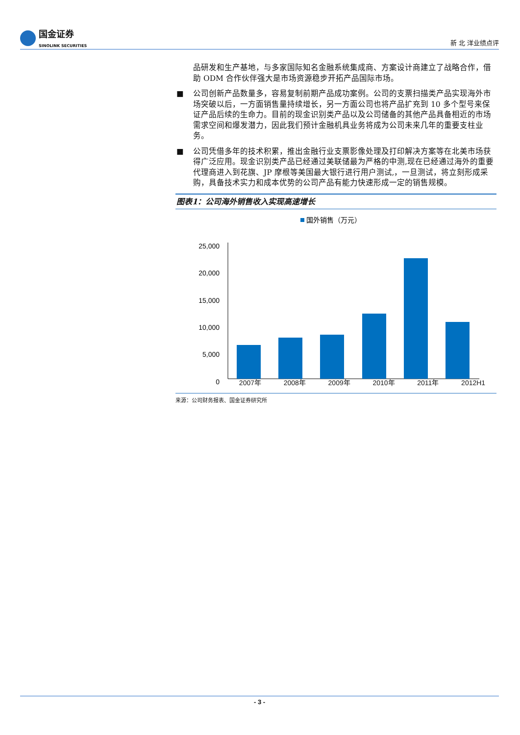国金证券
SINOLINK SECURITIES
新 北 洋业绩点评
品研发和生产基地，与多家国际知名金融系统集成商、方案设计商建立了战略合作，借助 ODM 合作伙伴强大是市场资源稳步开拓产品国际市场。
■ 公司创新产品数量多，容易复制前期产品成功案例。公司的支票扫描类产品实现海外市场突破以后，一方面销售量持续增长，另一方面公司也将产品扩充到 10 多个型号来保证产品后续的生命力。目前的现金识别类产品以及公司储备的其他产品具备相近的市场需求空间和爆发潜力，因此我们预计金融机具业务将成为公司未来几年的重要支柱业务。
■ 公司凭借多年的技术积累，推出金融行业支票影像处理及打印解决方案等在北美市场获得广泛应用。现金识别类产品已经通过美联储最为严格的中测,现在已经通过海外的重要代理商进入到花旗、JP 摩根等美国最大银行进行用户测试,，一旦测试，将立刻形成采购，具备技术实力和成本优势的公司产品有能力快速形成一定的销售规模。
图表1：公司海外销售收入实现高速增长
国外销售（万元）
25,000
20,000
15,000
10,000
5,000
0
2007年 2008年 2009年 2010年 2011年 2012H1
来源：公司财务报表、国金证券研究所
- 3 -